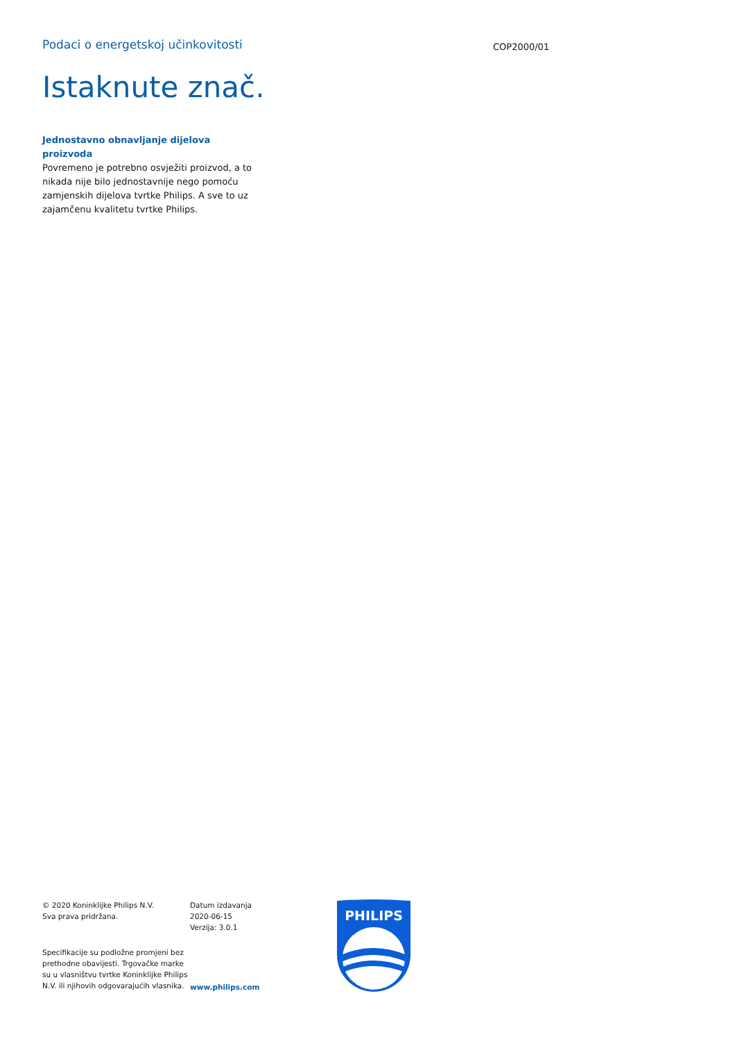Podaci o energetskoj učinkovitosti
COP2000/01
Istaknute znač.
Jednostavno obnavljanje dijelova proizvoda
Povremeno je potrebno osvježiti proizvod, a to nikada nije bilo jednostavnije nego pomoću zamjenskih dijelova tvrtke Philips. A sve to uz zajamčenu kvalitetu tvrtke Philips.
© 2020 Koninklijke Philips N.V.
Sva prava pridržana.
Specifikacije su podložne promjeni bez prethodne obavijesti. Trgovačke marke su u vlasništvu tvrtke Koninklijke Philips N.V. ili njihovih odgovarajućih vlasnika.
Datum izdavanja
2020-06-15
Verzija: 3.0.1
www.philips.com
PHILIPS